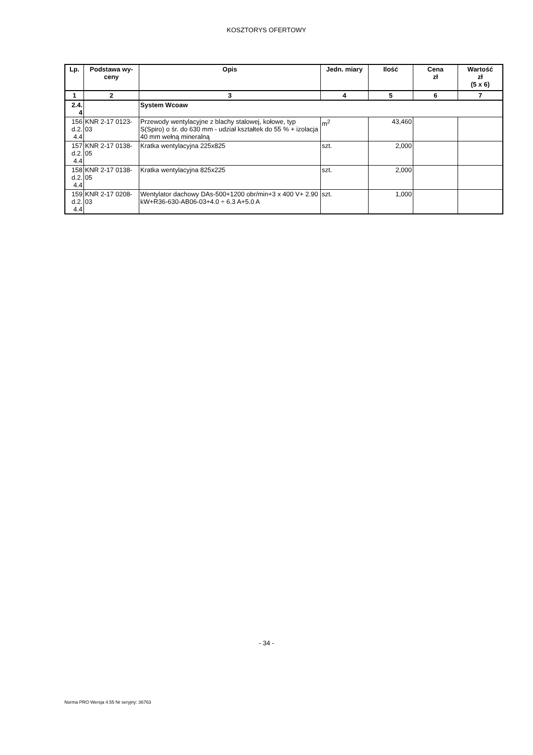KOSZTORYS OFERTOWY
| Lp. | Podstawa wy- ceny | Opis | Jedn. miary | Ilość | Cena zł | Wartość zł (5 x 6) |
| --- | --- | --- | --- | --- | --- | --- |
| 1 | 2 | 3 | 4 | 5 | 6 | 7 |
| 2.4. 4 | | System Wcoaw | | | | |
| 156 d.2. 4.4 | KNR 2-17 0123- 03 | Przewody wentylacyjne z blachy stalowej, kołowe, typ S(Spiro) o śr. do 630 mm - udział kształtek do 55 % + izolacja 40 mm wełną mineralną | m<sup>2</sup> | 43,460 | | |
| 157 d.2. 4.4 | KNR 2-17 0138- 05 | Kratka wentylacyjna 225x825 | szt. | 2,000 | | |
| 158 d.2. 4.4 | KNR 2-17 0138- 05 | Kratka wentylacyjna 825x225 | szt. | 2,000 | | |
| 159 d.2. 4.4 | KNR 2-17 0208- 03 | Wentylator dachowy DAs-500+1200 obr/min+3 x 400 V+ 2.90 kW+R36-630-AB06-03+4.0 ÷ 6.3 A+5.0 A | szt. | 1,000 | | |
- 34 -
Norma PRO Wersja 4.55 Nr seryjny: 36763